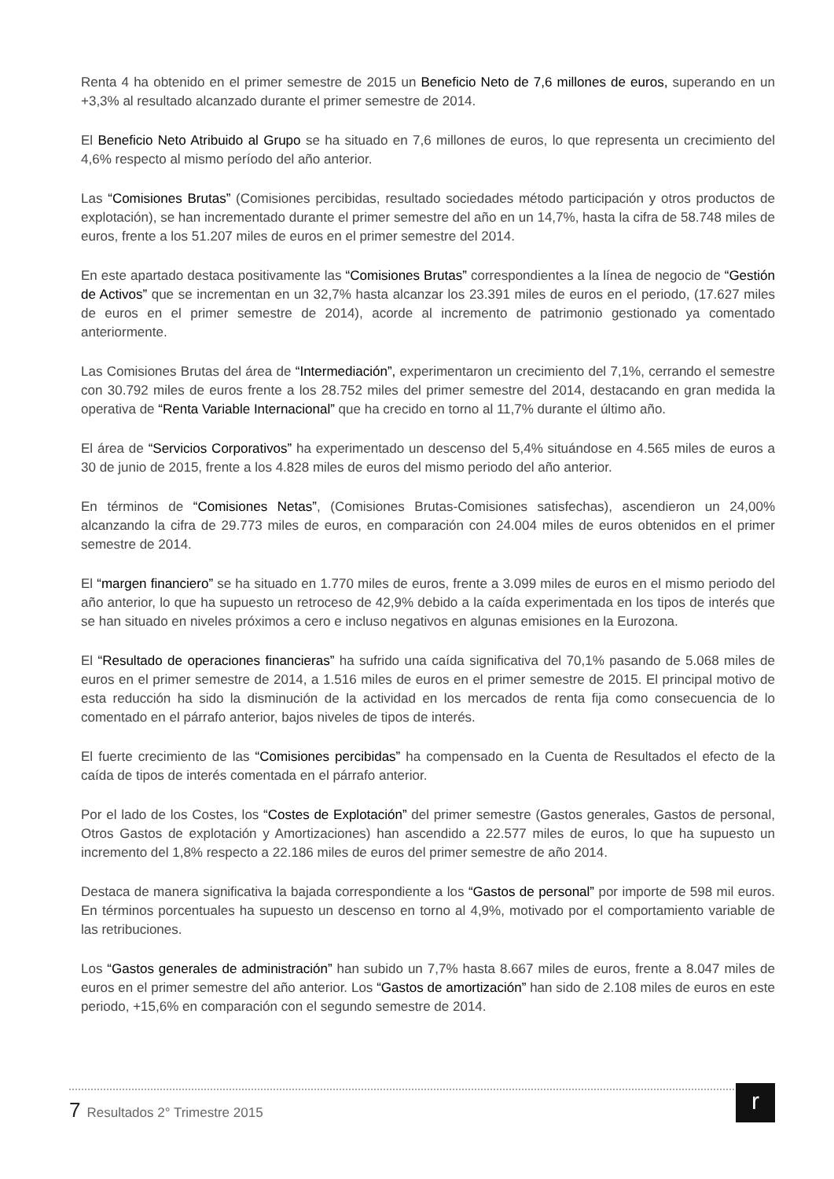Renta 4 ha obtenido en el primer semestre de 2015 un Beneficio Neto de 7,6 millones de euros, superando en un +3,3% al resultado alcanzado durante el primer semestre de 2014.
El Beneficio Neto Atribuido al Grupo se ha situado en 7,6 millones de euros, lo que representa un crecimiento del 4,6% respecto al mismo período del año anterior.
Las “Comisiones Brutas” (Comisiones percibidas, resultado sociedades método participación y otros productos de explotación), se han incrementado durante el primer semestre del año en un 14,7%, hasta la cifra de 58.748 miles de euros, frente a los 51.207 miles de euros en el primer semestre del 2014.
En este apartado destaca positivamente las “Comisiones Brutas” correspondientes a la línea de negocio de “Gestión de Activos” que se incrementan en un 32,7% hasta alcanzar los 23.391 miles de euros en el periodo, (17.627 miles de euros en el primer semestre de 2014), acorde al incremento de patrimonio gestionado ya comentado anteriormente.
Las Comisiones Brutas del área de “Intermediación”, experimentaron un crecimiento del 7,1%, cerrando el semestre con 30.792 miles de euros frente a los 28.752 miles del primer semestre del 2014, destacando en gran medida la operativa de “Renta Variable Internacional” que ha crecido en torno al 11,7% durante el último año.
El área de “Servicios Corporativos” ha experimentado un descenso del 5,4% situándose en 4.565 miles de euros a 30 de junio de 2015, frente a los 4.828 miles de euros del mismo periodo del año anterior.
En términos de “Comisiones Netas”, (Comisiones Brutas-Comisiones satisfechas), ascendieron un 24,00% alcanzando la cifra de 29.773 miles de euros, en comparación con 24.004 miles de euros obtenidos en el primer semestre de 2014.
El “margen financiero” se ha situado en 1.770 miles de euros, frente a 3.099 miles de euros en el mismo periodo del año anterior, lo que ha supuesto un retroceso de 42,9% debido a la caída experimentada en los tipos de interés que se han situado en niveles próximos a cero e incluso negativos en algunas emisiones en la Eurozona.
El “Resultado de operaciones financieras” ha sufrido una caída significativa del 70,1% pasando de 5.068 miles de euros en el primer semestre de 2014, a 1.516 miles de euros en el primer semestre de 2015. El principal motivo de esta reducción ha sido la disminución de la actividad en los mercados de renta fija como consecuencia de lo comentado en el párrafo anterior, bajos niveles de tipos de interés.
El fuerte crecimiento de las “Comisiones percibidas” ha compensado en la Cuenta de Resultados el efecto de la caída de tipos de interés comentada en el párrafo anterior.
Por el lado de los Costes, los “Costes de Explotación” del primer semestre (Gastos generales, Gastos de personal, Otros Gastos de explotación y Amortizaciones) han ascendido a 22.577 miles de euros, lo que ha supuesto un incremento del 1,8% respecto a 22.186 miles de euros del primer semestre de año 2014.
Destaca de manera significativa la bajada correspondiente a los “Gastos de personal” por importe de 598 mil euros. En términos porcentuales ha supuesto un descenso en torno al 4,9%, motivado por el comportamiento variable de las retribuciones.
Los “Gastos generales de administración” han subido un 7,7% hasta 8.667 miles de euros, frente a 8.047 miles de euros en el primer semestre del año anterior. Los “Gastos de amortización” han sido de 2.108 miles de euros en este periodo, +15,6% en comparación con el segundo semestre de 2014.
7 Resultados 2° Trimestre 2015
r